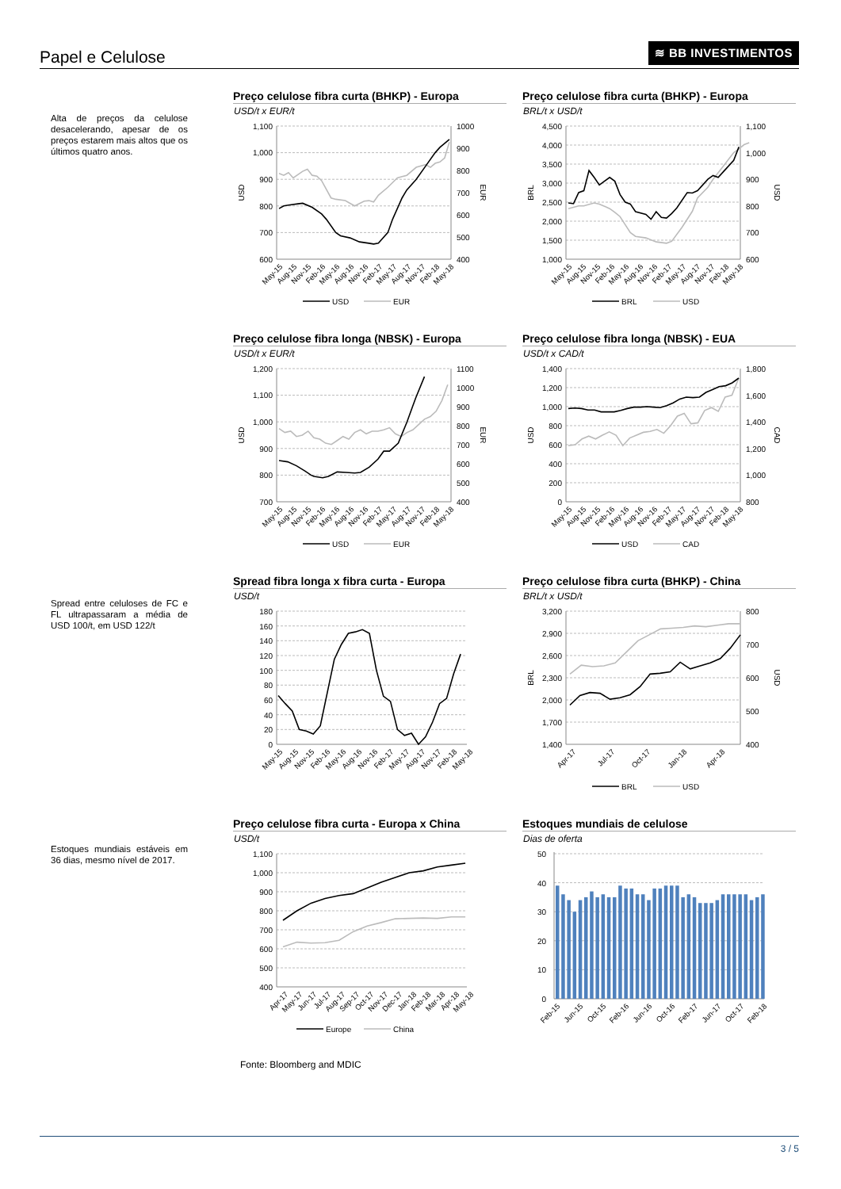Papel e Celulose ≋ BB INVESTIMENTOS
Alta de preços da celulose desacelerando, apesar de os preços estarem mais altos que os últimos quatro anos.
Preço celulose fibra curta (BHKP) - Europa
USD/t x EUR/t
1,100
1,000
900
800
700
600
1000
900
800
700
600
500
400
USD
EUR
May-15
Aug-15
Nov-15
Feb-16
May-16
Aug-16
Nov-16
Feb-17
May-17
Aug-17
Nov-17
Feb-18
May-18
USD
EUR
Preço celulose fibra curta (BHKP) - Europa
BRL/t x USD/t
4,500
4,000
3,500
3,000
2,500
2,000
1,500
1,000
1,100
1,000
900
800
700
600
BRL
USD
May-15
Aug-15
Nov-15
Feb-16
May-16
Aug-16
Nov-16
Feb-17
May-17
Aug-17
Nov-17
Feb-18
May-18
BRL
USD
Preço celulose fibra longa (NBSK) - Europa
USD/t x EUR/t
1,200
1,100
1,000
900
800
700
1100
1000
900
800
700
600
500
400
USD
EUR
May-15
Aug-15
Nov-15
Feb-16
May-16
Aug-16
Nov-16
Feb-17
May-17
Aug-17
Nov-17
Feb-18
May-18
USD
EUR
Preço celulose fibra longa (NBSK) - EUA
USD/t x CAD/t
1,400
1,200
1,000
800
600
400
200
0
1,800
1,600
1,400
1,200
1,000
800
USD
CAD
May-15
Aug-15
Nov-15
Feb-16
May-16
Aug-16
Nov-16
Feb-17
May-17
Aug-17
Nov-17
Feb-18
May-18
USD
CAD
Spread entre celuloses de FC e FL ultrapassaram a média de USD 100/t, em USD 122/t
Spread fibra longa x fibra curta - Europa
USD/t
180
160
140
120
100
80
60
40
20
0
May-15
Aug-15
Nov-15
Feb-16
May-16
Aug-16
Nov-16
Feb-17
May-17
Aug-17
Nov-17
Feb-18
May-18
Preço celulose fibra curta (BHKP) - China
BRL/t x USD/t
3,200
2,900
2,600
2,300
2,000
1,700
1,400
800
700
600
500
400
BRL
USD
Apr-17
Jul-17
Oct-17
Jan-18
Apr-18
BRL
USD
Estoques mundiais estáveis em 36 dias, mesmo nível de 2017.
Preço celulose fibra curta - Europa x China
USD/t
1,100
1,000
900
800
700
600
500
400
Apr-17
May-17
Jun-17
Jul-17
Aug-17
Sep-17
Oct-17
Nov-17
Dec-17
Jan-18
Feb-18
Mar-18
Apr-18
May-18
Europe
China
Estoques mundiais de celulose
Dias de oferta
50
40
30
20
10
0
Feb-15
Jun-15
Oct-15
Feb-16
Jun-16
Oct-16
Feb-17
Jun-17
Oct-17
Feb-18
Fonte: Bloomberg and MDIC
3 / 5